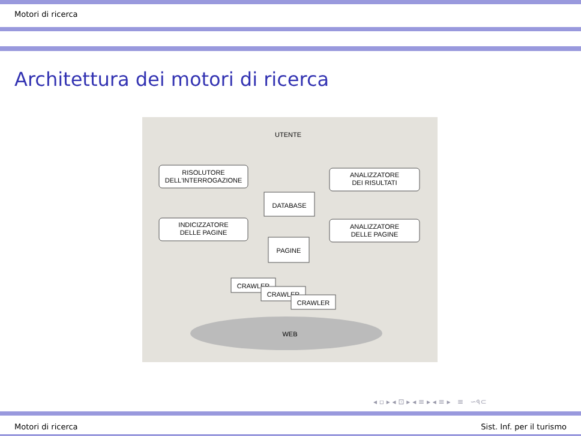Motori di ricerca
Architettura dei motori di ricerca
UTENTE
RISOLUTORE
DELL'INTERROGAZIONE
ANALIZZATORE
DEI RISULTATI
DATABASE
INDICIZZATORE
DELLE PAGINE
ANALIZZATORE
DELLE PAGINE
PAGINE
CRAWLER
CRAWLER
CRAWLER
WEB
◂ ▫ ▸ ◂ ⊡ ▸ ◂ ≡ ▸ ◂ ≡ ▸ ≡ ∽৭⊂
Motori di ricerca Sist. Inf. per il turismo